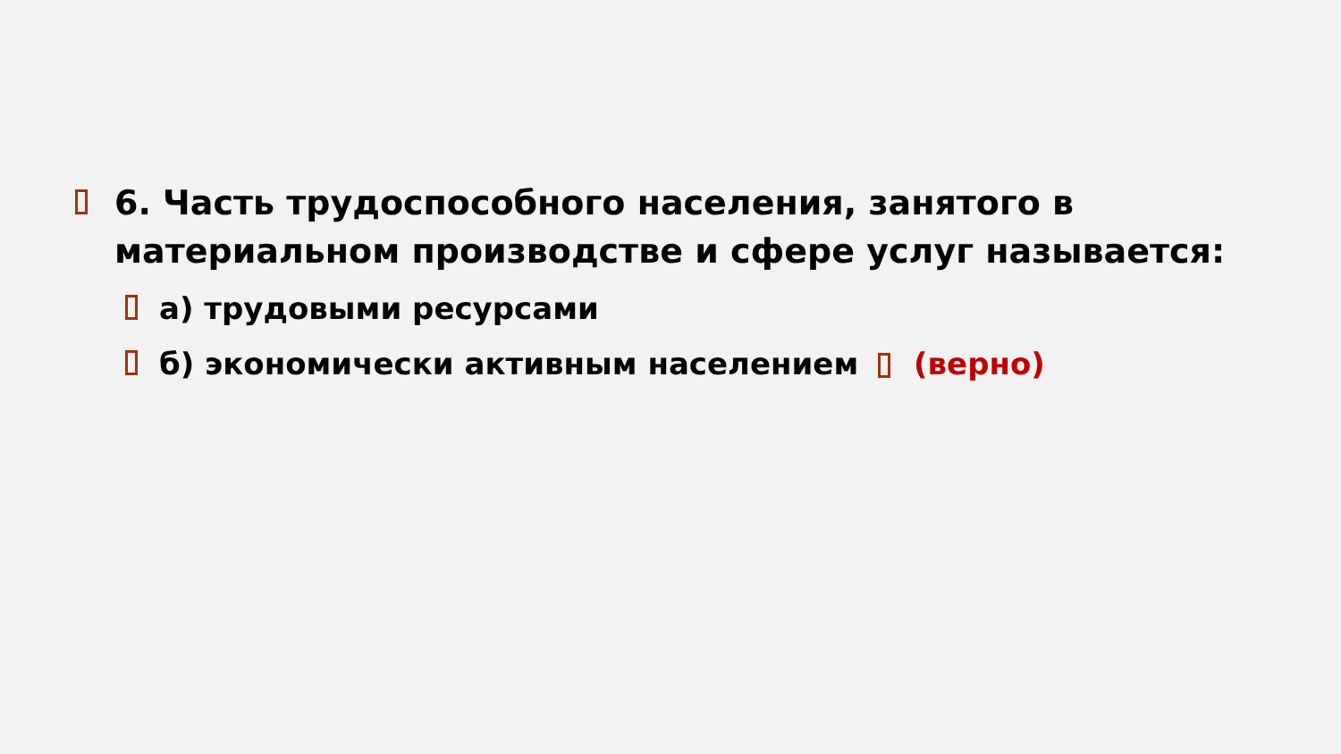6. Часть трудоспособного населения, занятого в материальном производстве и сфере услуг называется:
а) трудовыми ресурсами
б) экономически активным населением (верно)